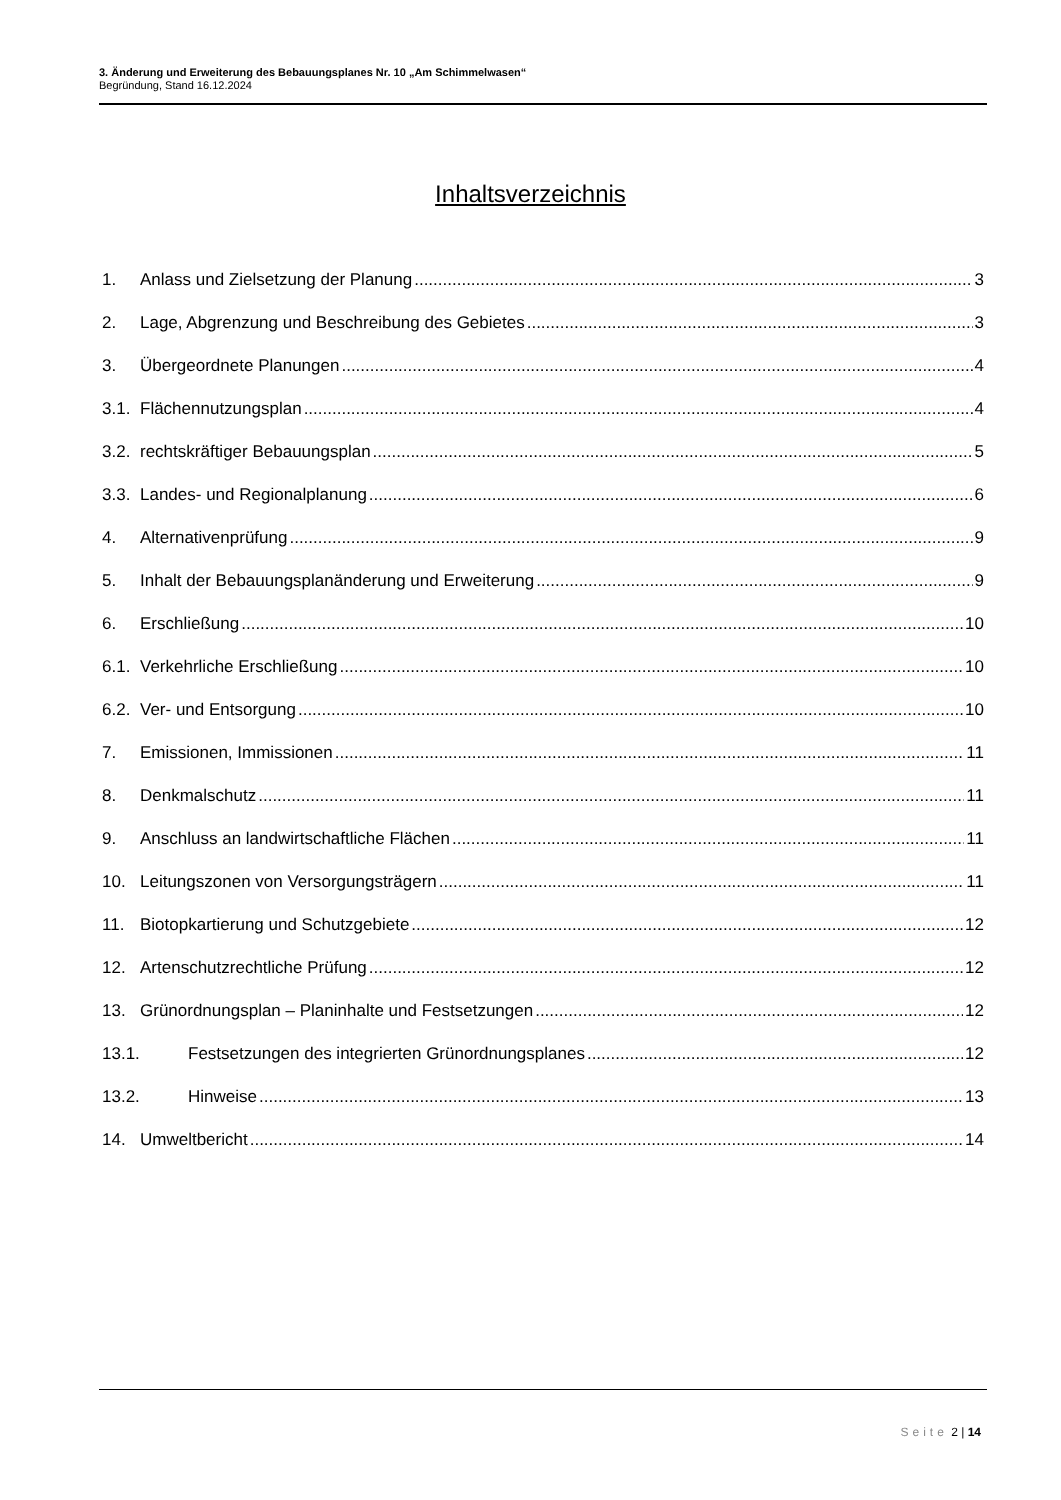3. Änderung und Erweiterung des Bebauungsplanes Nr. 10 „Am Schimmelwasen“
Begründung, Stand 16.12.2024
Inhaltsverzeichnis
1. Anlass und Zielsetzung der Planung 3
2. Lage, Abgrenzung und Beschreibung des Gebietes 3
3. Übergeordnete Planungen 4
3.1. Flächennutzungsplan 4
3.2. rechtskräftiger Bebauungsplan 5
3.3. Landes- und Regionalplanung 6
4. Alternativenprüfung 9
5. Inhalt der Bebauungsplanänderung und Erweiterung 9
6. Erschließung 10
6.1. Verkehrliche Erschließung 10
6.2. Ver- und Entsorgung 10
7. Emissionen, Immissionen 11
8. Denkmalschutz 11
9. Anschluss an landwirtschaftliche Flächen 11
10. Leitungszonen von Versorgungsträgern 11
11. Biotopkartierung und Schutzgebiete 12
12. Artenschutzrechtliche Prüfung 12
13. Grünordnungsplan – Planinhalte und Festsetzungen 12
13.1. Festsetzungen des integrierten Grünordnungsplanes 12
13.2. Hinweise 13
14. Umweltbericht 14
Seite 2 | 14